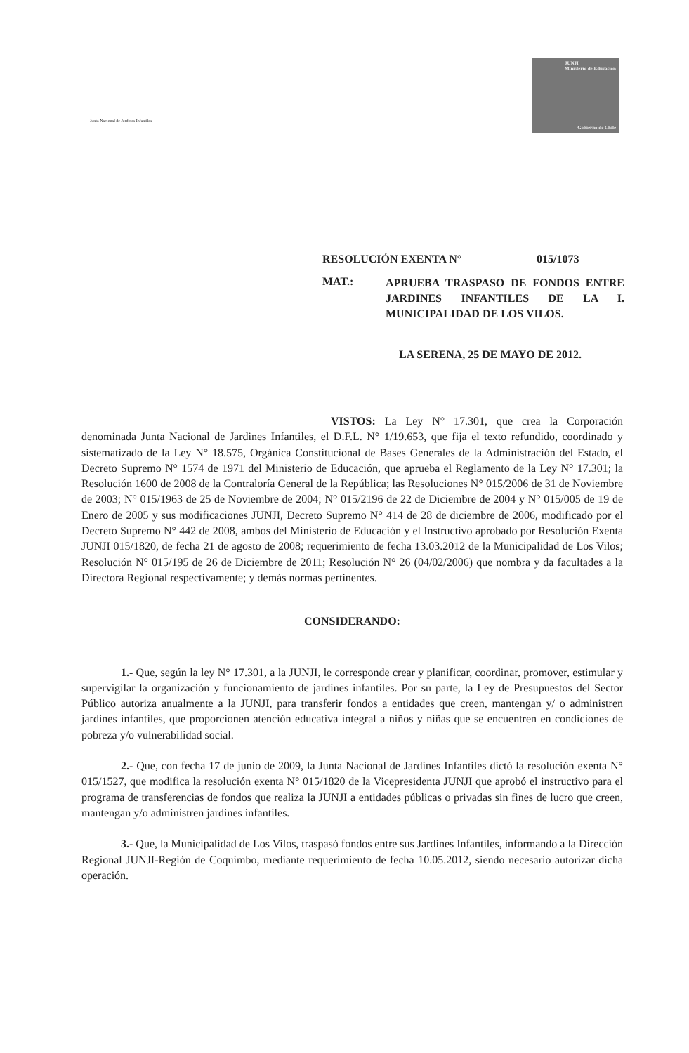Junta Nacional de Jardines Infantiles
JUNJI
Ministerio de Educación
Gobierno de Chile
RESOLUCIÓN EXENTA N° 015/1073
MAT.: APRUEBA TRASPASO DE FONDOS ENTRE JARDINES INFANTILES DE LA I. MUNICIPALIDAD DE LOS VILOS.
LA SERENA, 25 DE MAYO DE 2012.
VISTOS: La Ley N° 17.301, que crea la Corporación denominada Junta Nacional de Jardines Infantiles, el D.F.L. N° 1/19.653, que fija el texto refundido, coordinado y sistematizado de la Ley N° 18.575, Orgánica Constitucional de Bases Generales de la Administración del Estado, el Decreto Supremo N° 1574 de 1971 del Ministerio de Educación, que aprueba el Reglamento de la Ley N° 17.301; la Resolución 1600 de 2008 de la Contraloría General de la República; las Resoluciones N° 015/2006 de 31 de Noviembre de 2003; N° 015/1963 de 25 de Noviembre de 2004; N° 015/2196 de 22 de Diciembre de 2004 y N° 015/005 de 19 de Enero de 2005 y sus modificaciones JUNJI, Decreto Supremo N° 414 de 28 de diciembre de 2006, modificado por el Decreto Supremo N° 442 de 2008, ambos del Ministerio de Educación y el Instructivo aprobado por Resolución Exenta JUNJI 015/1820, de fecha 21 de agosto de 2008; requerimiento de fecha 13.03.2012 de la Municipalidad de Los Vilos; Resolución N° 015/195 de 26 de Diciembre de 2011; Resolución N° 26 (04/02/2006) que nombra y da facultades a la Directora Regional respectivamente; y demás normas pertinentes.
CONSIDERANDO:
1.- Que, según la ley N° 17.301, a la JUNJI, le corresponde crear y planificar, coordinar, promover, estimular y supervigilar la organización y funcionamiento de jardines infantiles. Por su parte, la Ley de Presupuestos del Sector Público autoriza anualmente a la JUNJI, para transferir fondos a entidades que creen, mantengan y/ o administren jardines infantiles, que proporcionen atención educativa integral a niños y niñas que se encuentren en condiciones de pobreza y/o vulnerabilidad social.
2.- Que, con fecha 17 de junio de 2009, la Junta Nacional de Jardines Infantiles dictó la resolución exenta N° 015/1527, que modifica la resolución exenta N° 015/1820 de la Vicepresidenta JUNJI que aprobó el instructivo para el programa de transferencias de fondos que realiza la JUNJI a entidades públicas o privadas sin fines de lucro que creen, mantengan y/o administren jardines infantiles.
3.- Que, la Municipalidad de Los Vilos, traspasó fondos entre sus Jardines Infantiles, informando a la Dirección Regional JUNJI-Región de Coquimbo, mediante requerimiento de fecha 10.05.2012, siendo necesario autorizar dicha operación.